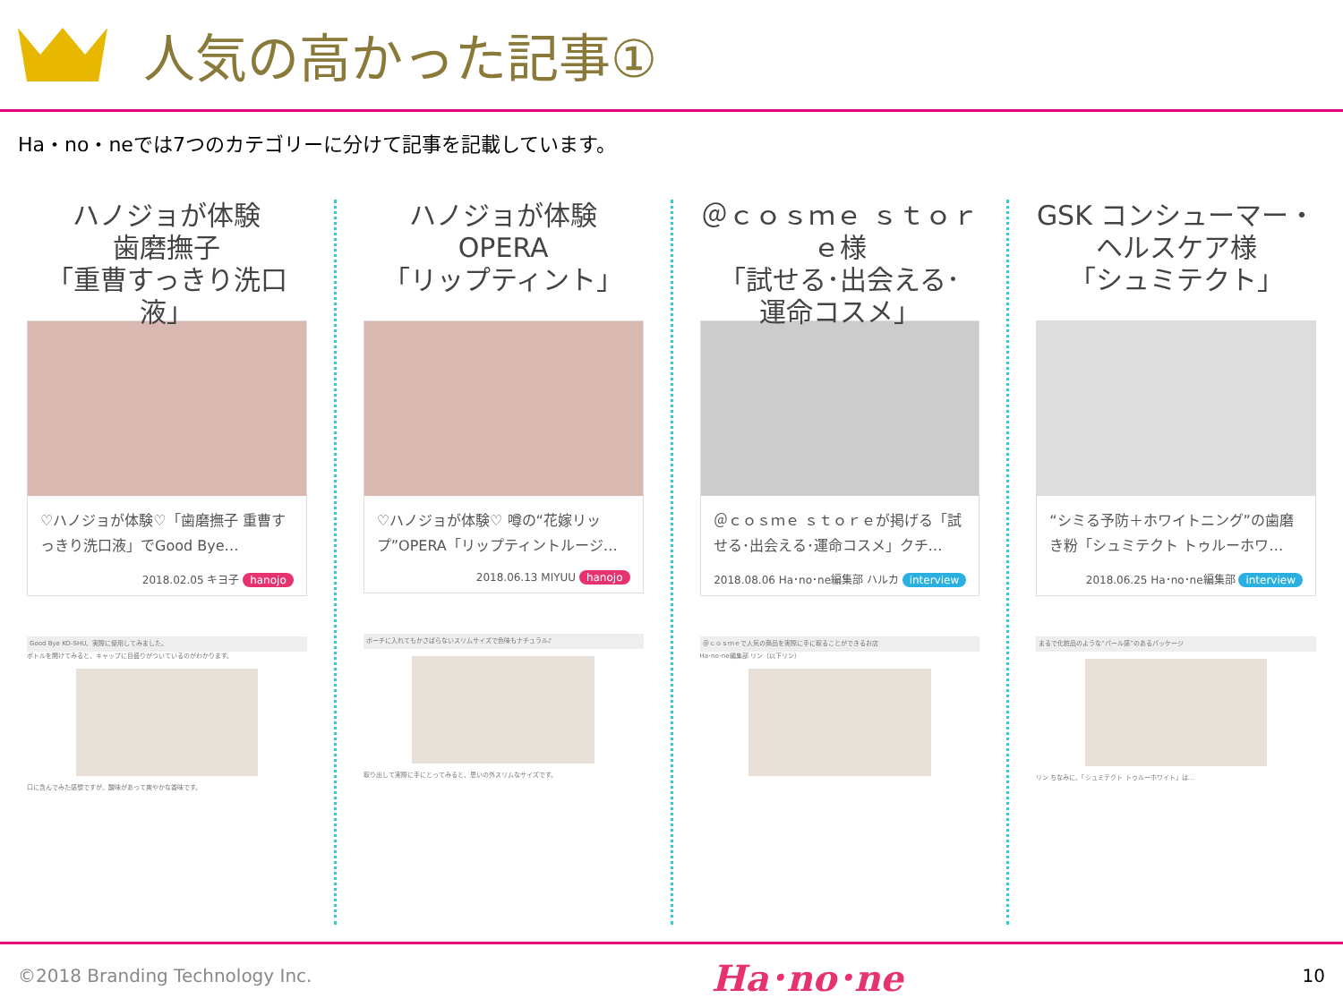人気の高かった記事①
Ha・no・neでは7つのカテゴリーに分けて記事を記載しています。
ハノジョが体験
歯磨撫子
「重曹すっきり洗口液」
♡ハノジョが体験♡「歯磨撫子 重曹すっきり洗口液」でGood Bye…
2018.02.05 キヨ子 hanojo
Good Bye KO-SHU、実際に使用してみました。
ボトルを開けてみると、キャップに目盛りがついているのがわかります。
口に含んでみた感想ですが、酸味があって爽やかな香味です。
ハノジョが体験
OPERA
「リップティント」
♡ハノジョが体験♡ 噂の“花嫁リップ”OPERA「リップティントルージ…
2018.06.13 MIYUU hanojo
ポーチに入れてもかさばらないスリムサイズで色味もナチュラル♪
取り出して実際に手にとってみると、思いの外スリムなサイズです。
＠ｃｏｓｍｅ ｓｔｏｒｅ様
「試せる･出会える･
運命コスメ」
＠ｃｏｓｍｅ ｓｔｏｒｅが掲げる「試せる･出会える･運命コスメ」クチ…
2018.08.06 Ha･no･ne編集部 ハルカ interview
＠ｃｏｓｍｅで人気の商品を実際に手に取ることができるお店
Ha･no･ne編集部 リン（以下リン）
GSK コンシューマー・
ヘルスケア様
「シュミテクト」
“シミる予防＋ホワイトニング”の歯磨き粉「シュミテクト トゥルーホワ…
2018.06.25 Ha･no･ne編集部 interview
まるで化粧品のような“パール感”のあるパッケージ
リン ちなみに、「シュミテクト トゥルーホワイト」は…
©2018 Branding Technology Inc. Ha･no･ne 10